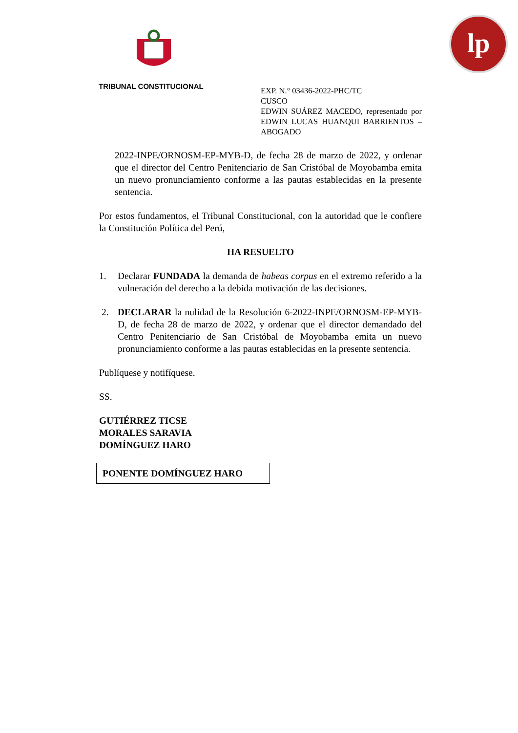TRIBUNAL CONSTITUCIONAL
lp
EXP. N.° 03436-2022-PHC/TC
CUSCO
EDWIN SUÁREZ MACEDO, representado por EDWIN LUCAS HUANQUI BARRIENTOS – ABOGADO
2022-INPE/ORNOSM-EP-MYB-D, de fecha 28 de marzo de 2022, y ordenar que el director del Centro Penitenciario de San Cristóbal de Moyobamba emita un nuevo pronunciamiento conforme a las pautas establecidas en la presente sentencia.
Por estos fundamentos, el Tribunal Constitucional, con la autoridad que le confiere la Constitución Política del Perú,
HA RESUELTO
1. Declarar FUNDADA la demanda de habeas corpus en el extremo referido a la vulneración del derecho a la debida motivación de las decisiones.
2. DECLARAR la nulidad de la Resolución 6-2022-INPE/ORNOSM-EP-MYB-D, de fecha 28 de marzo de 2022, y ordenar que el director demandado del Centro Penitenciario de San Cristóbal de Moyobamba emita un nuevo pronunciamiento conforme a las pautas establecidas en la presente sentencia.
Publíquese y notifíquese.
SS.
GUTIÉRREZ TICSE
MORALES SARAVIA
DOMÍNGUEZ HARO
PONENTE DOMÍNGUEZ HARO